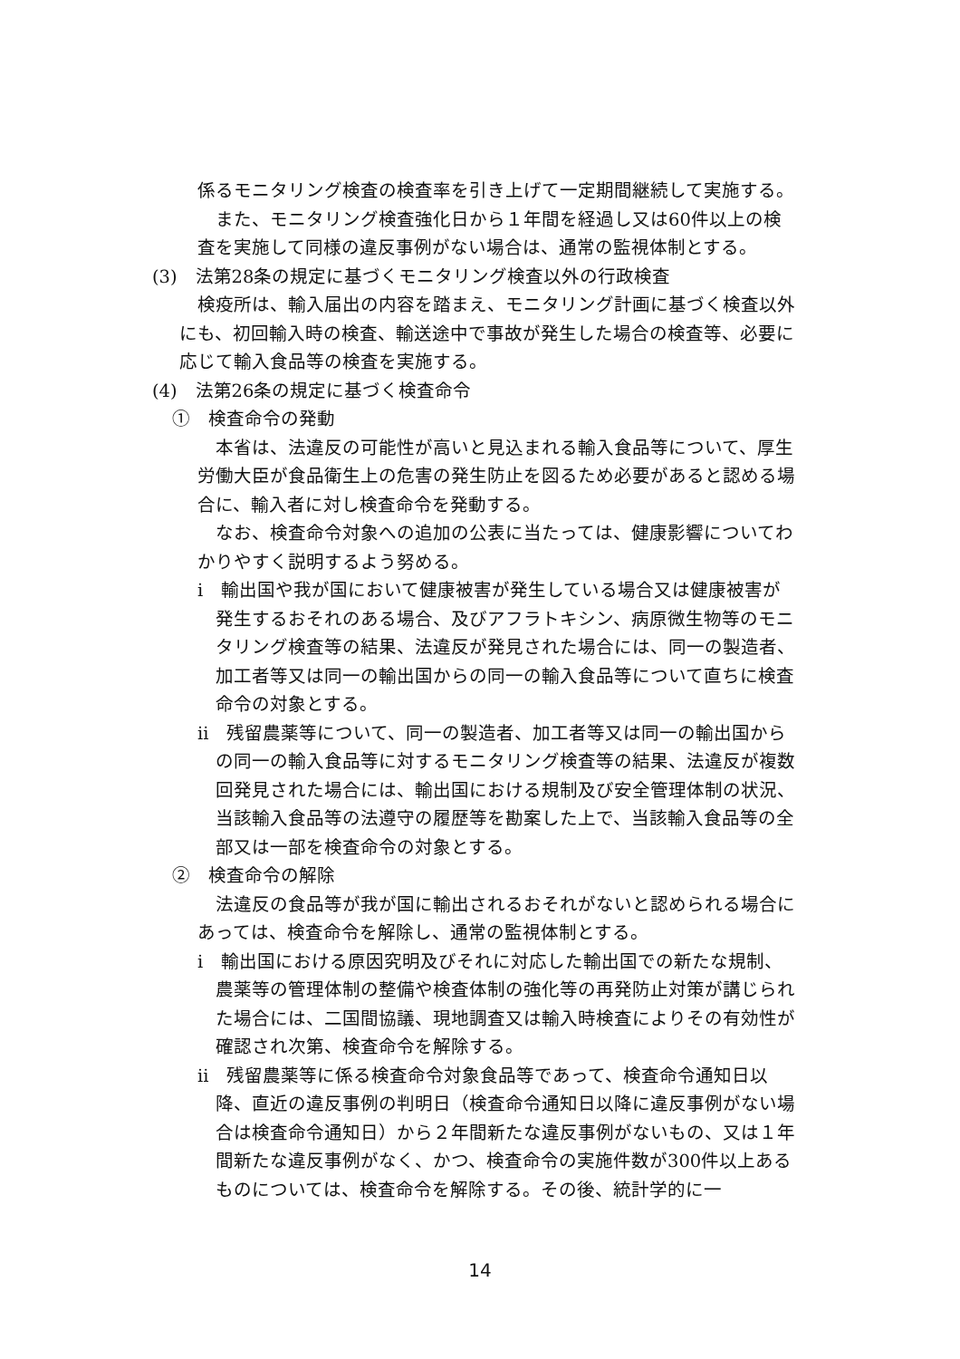係るモニタリング検査の検査率を引き上げて一定期間継続して実施する。
　また、モニタリング検査強化日から１年間を経過し又は60件以上の検査を実施して同様の違反事例がない場合は、通常の監視体制とする。
(3)　法第28条の規定に基づくモニタリング検査以外の行政検査
　検疫所は、輸入届出の内容を踏まえ、モニタリング計画に基づく検査以外にも、初回輸入時の検査、輸送途中で事故が発生した場合の検査等、必要に応じて輸入食品等の検査を実施する。
(4)　法第26条の規定に基づく検査命令
①　検査命令の発動
　本省は、法違反の可能性が高いと見込まれる輸入食品等について、厚生労働大臣が食品衛生上の危害の発生防止を図るため必要があると認める場合に、輸入者に対し検査命令を発動する。
　なお、検査命令対象への追加の公表に当たっては、健康影響についてわかりやすく説明するよう努める。
i　輸出国や我が国において健康被害が発生している場合又は健康被害が発生するおそれのある場合、及びアフラトキシン、病原微生物等のモニタリング検査等の結果、法違反が発見された場合には、同一の製造者、加工者等又は同一の輸出国からの同一の輸入食品等について直ちに検査命令の対象とする。
ii　残留農薬等について、同一の製造者、加工者等又は同一の輸出国からの同一の輸入食品等に対するモニタリング検査等の結果、法違反が複数回発見された場合には、輸出国における規制及び安全管理体制の状況、当該輸入食品等の法遵守の履歴等を勘案した上で、当該輸入食品等の全部又は一部を検査命令の対象とする。
②　検査命令の解除
　法違反の食品等が我が国に輸出されるおそれがないと認められる場合にあっては、検査命令を解除し、通常の監視体制とする。
i　輸出国における原因究明及びそれに対応した輸出国での新たな規制、農薬等の管理体制の整備や検査体制の強化等の再発防止対策が講じられた場合には、二国間協議、現地調査又は輸入時検査によりその有効性が確認され次第、検査命令を解除する。
ii　残留農薬等に係る検査命令対象食品等であって、検査命令通知日以降、直近の違反事例の判明日（検査命令通知日以降に違反事例がない場合は検査命令通知日）から２年間新たな違反事例がないもの、又は１年間新たな違反事例がなく、かつ、検査命令の実施件数が300件以上あるものについては、検査命令を解除する。その後、統計学的に一
14